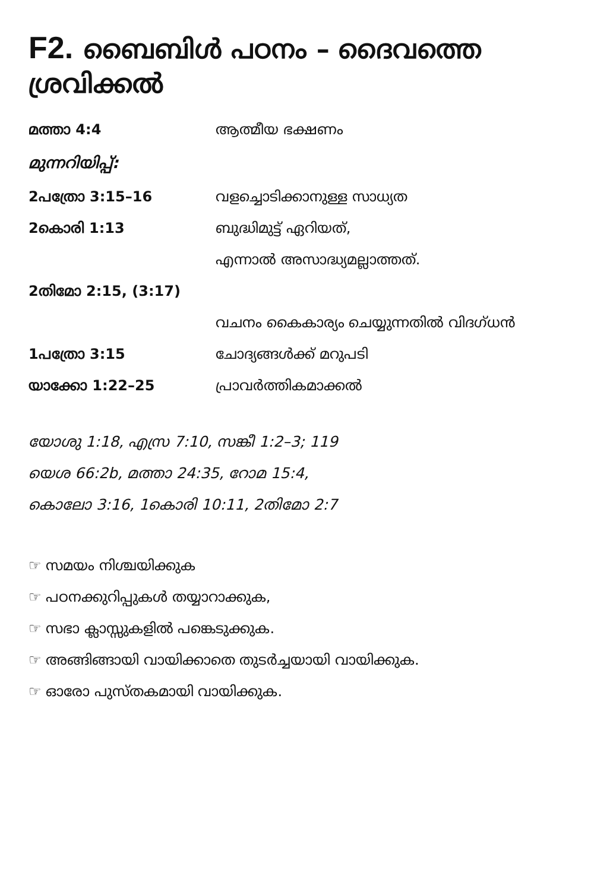F2. ബൈബിൾ പഠനം – ദൈവത്തെ ശ്രവിക്കൽ
| മത്താ 4:4 | ആത്മീയ ഭക്ഷണം |
| മുന്നറിയിപ്പ്: | |
| 2പത്രോ 3:15–16 | വളച്ചൊടിക്കാനുള്ള സാധ്യത |
| 2കൊരി 1:13 | ബുദ്ധിമുട്ട് ഏറിയത്, |
| | എന്നാൽ അസാദ്ധ്യമല്ലാത്തത്. |
| 2തിമോ 2:15, (3:17) | |
| | വചനം കൈകാര്യം ചെയ്യുന്നതിൽ വിദഗ്ധൻ |
| 1പത്രോ 3:15 | ചോദ്യങ്ങൾക്ക് മറുപടി |
| യാക്കോ 1:22–25 | പ്രാവർത്തികമാക്കൽ |
യോശു 1:18, എസ്ര 7:10, സങ്കീ 1:2–3; 119
യെശ 66:2b, മത്താ 24:35, റോമ 15:4,
കൊലോ 3:16, 1കൊരി 10:11, 2തിമോ 2:7
☞ സമയം നിശ്ചയിക്കുക
☞ പഠനക്കുറിപ്പുകൾ തയ്യാറാക്കുക,
☞ സഭാ ക്ലാസ്സുകളിൽ പങ്കെടുക്കുക.
☞ അങ്ങിങ്ങായി വായിക്കാതെ തുടർച്ചയായി വായിക്കുക.
☞ ഓരോ പുസ്തകമായി വായിക്കുക.